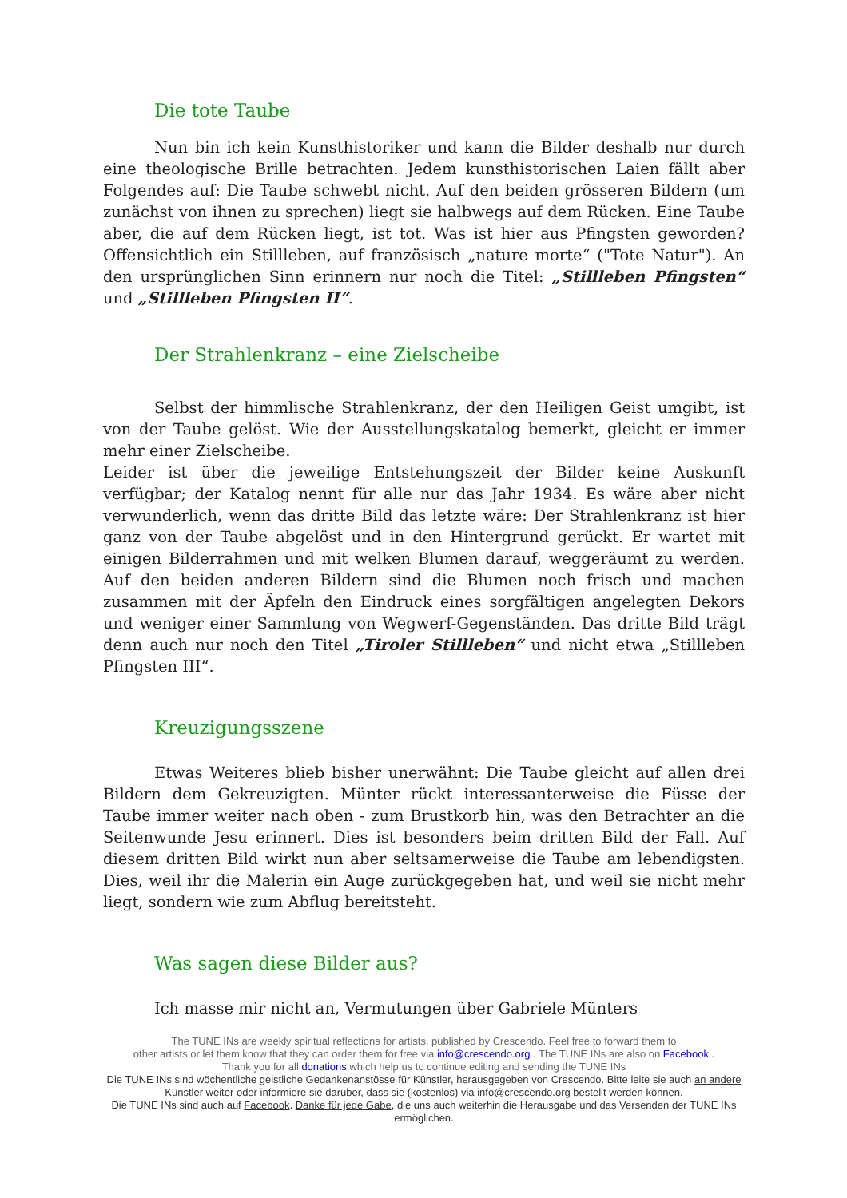Die tote Taube
Nun bin ich kein Kunsthistoriker und kann die Bilder deshalb nur durch eine theologische Brille betrachten. Jedem kunsthistorischen Laien fällt aber Folgendes auf: Die Taube schwebt nicht. Auf den beiden grösseren Bildern (um zunächst von ihnen zu sprechen) liegt sie halbwegs auf dem Rücken. Eine Taube aber, die auf dem Rücken liegt, ist tot. Was ist hier aus Pfingsten geworden? Offensichtlich ein Stillleben, auf französisch „nature morte“ ("Tote Natur"). An den ursprünglichen Sinn erinnern nur noch die Titel: „Stillleben Pfingsten“ und „Stillleben Pfingsten II“.
Der Strahlenkranz – eine Zielscheibe
Selbst der himmlische Strahlenkranz, der den Heiligen Geist umgibt, ist von der Taube gelöst. Wie der Ausstellungskatalog bemerkt, gleicht er immer mehr einer Zielscheibe.
Leider ist über die jeweilige Entstehungszeit der Bilder keine Auskunft verfügbar; der Katalog nennt für alle nur das Jahr 1934. Es wäre aber nicht verwunderlich, wenn das dritte Bild das letzte wäre: Der Strahlenkranz ist hier ganz von der Taube abgelöst und in den Hintergrund gerückt. Er wartet mit einigen Bilderrahmen und mit welken Blumen darauf, weggeräumt zu werden. Auf den beiden anderen Bildern sind die Blumen noch frisch und machen zusammen mit der Äpfeln den Eindruck eines sorgfältigen angelegten Dekors und weniger einer Sammlung von Wegwerf-Gegenständen. Das dritte Bild trägt denn auch nur noch den Titel „Tiroler Stillleben“ und nicht etwa „Stillleben Pfingsten III“.
Kreuzigungsszene
Etwas Weiteres blieb bisher unerwähnt: Die Taube gleicht auf allen drei Bildern dem Gekreuzigten. Münter rückt interessanterweise die Füsse der Taube immer weiter nach oben - zum Brustkorb hin, was den Betrachter an die Seitenwunde Jesu erinnert. Dies ist besonders beim dritten Bild der Fall. Auf diesem dritten Bild wirkt nun aber seltsamerweise die Taube am lebendigsten. Dies, weil ihr die Malerin ein Auge zurückgegeben hat, und weil sie nicht mehr liegt, sondern wie zum Abflug bereitsteht.
Was sagen diese Bilder aus?
Ich masse mir nicht an, Vermutungen über Gabriele Münters
The TUNE INs are weekly spiritual reflections for artists, published by Crescendo. Feel free to forward them to
other artists or let them know that they can order them for free via info@crescendo.org . The TUNE INs are also on Facebook .
Thank you for all donations which help us to continue editing and sending the TUNE INs
Die TUNE INs sind wöchentliche geistliche Gedankenanstösse für Künstler, herausgegeben von Crescendo. Bitte leite sie auch an andere Künstler weiter oder informiere sie darüber, dass sie (kostenlos) via info@crescendo.org bestellt werden können.
Die TUNE INs sind auch auf Facebook. Danke für jede Gabe, die uns auch weiterhin die Herausgabe und das Versenden der TUNE INs ermöglichen.